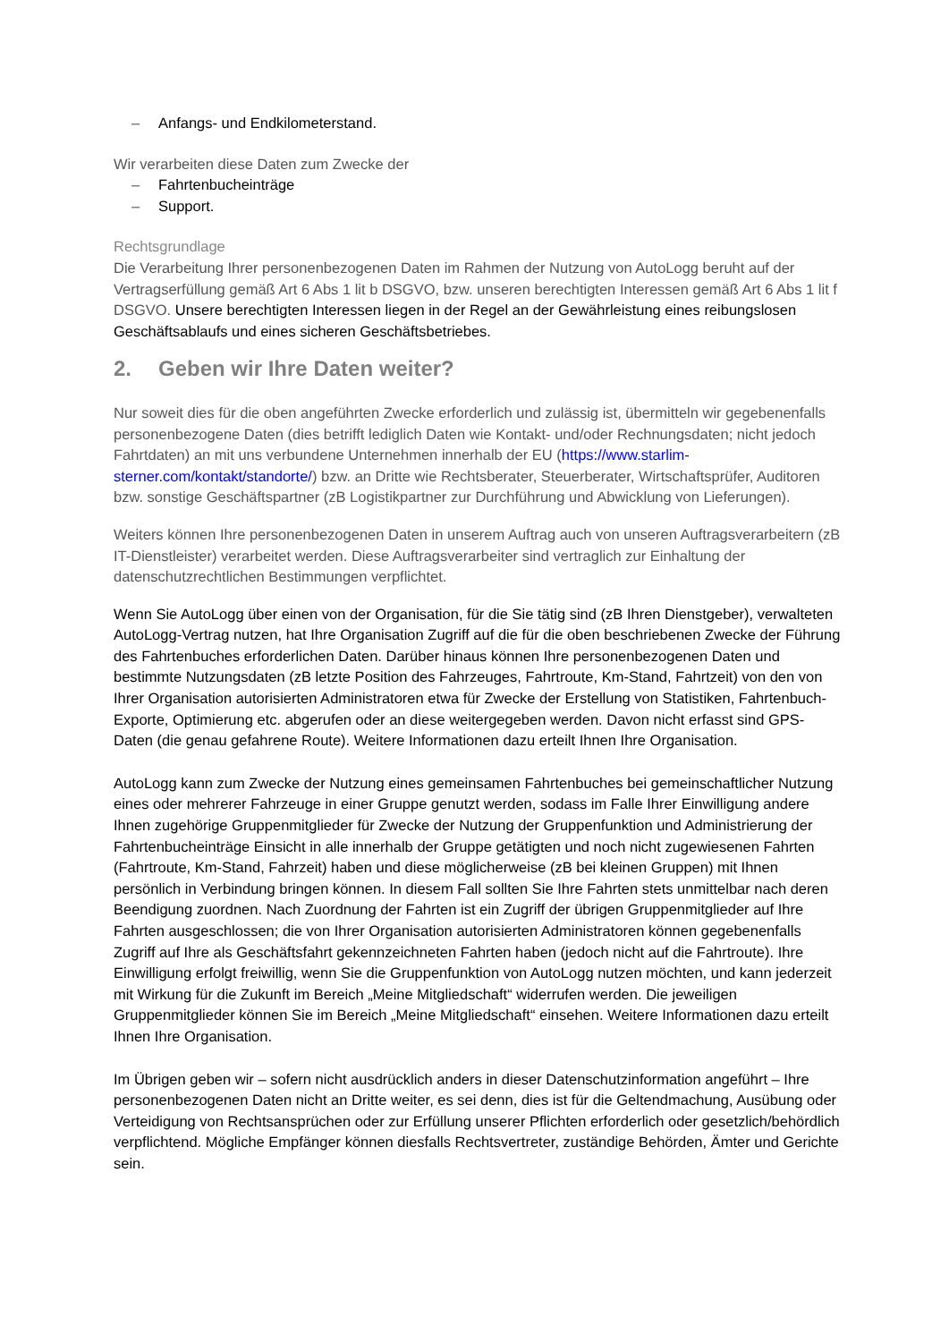– Anfangs- und Endkilometerstand.
Wir verarbeiten diese Daten zum Zwecke der
– Fahrtenbucheinträge
– Support.
Rechtsgrundlage
Die Verarbeitung Ihrer personenbezogenen Daten im Rahmen der Nutzung von AutoLogg beruht auf der Vertragserfüllung gemäß Art 6 Abs 1 lit b DSGVO, bzw. unseren berechtigten Interessen gemäß Art 6 Abs 1 lit f DSGVO. Unsere berechtigten Interessen liegen in der Regel an der Gewährleistung eines reibungslosen Geschäftsablaufs und eines sicheren Geschäftsbetriebes.
2. Geben wir Ihre Daten weiter?
Nur soweit dies für die oben angeführten Zwecke erforderlich und zulässig ist, übermitteln wir gegebenenfalls personenbezogene Daten (dies betrifft lediglich Daten wie Kontakt- und/oder Rechnungsdaten; nicht jedoch Fahrtdaten) an mit uns verbundene Unternehmen innerhalb der EU (https://www.starlim-sterner.com/kontakt/standorte/) bzw. an Dritte wie Rechtsberater, Steuerberater, Wirtschaftsprüfer, Auditoren bzw. sonstige Geschäftspartner (zB Logistikpartner zur Durchführung und Abwicklung von Lieferungen).
Weiters können Ihre personenbezogenen Daten in unserem Auftrag auch von unseren Auftragsverarbeitern (zB IT-Dienstleister) verarbeitet werden. Diese Auftragsverarbeiter sind vertraglich zur Einhaltung der datenschutzrechtlichen Bestimmungen verpflichtet.
Wenn Sie AutoLogg über einen von der Organisation, für die Sie tätig sind (zB Ihren Dienstgeber), verwalteten AutoLogg-Vertrag nutzen, hat Ihre Organisation Zugriff auf die für die oben beschriebenen Zwecke der Führung des Fahrtenbuches erforderlichen Daten. Darüber hinaus können Ihre personenbezogenen Daten und bestimmte Nutzungsdaten (zB letzte Position des Fahrzeuges, Fahrtroute, Km-Stand, Fahrtzeit) von den von Ihrer Organisation autorisierten Administratoren etwa für Zwecke der Erstellung von Statistiken, Fahrtenbuch-Exporte, Optimierung etc. abgerufen oder an diese weitergegeben werden. Davon nicht erfasst sind GPS-Daten (die genau gefahrene Route). Weitere Informationen dazu erteilt Ihnen Ihre Organisation.
AutoLogg kann zum Zwecke der Nutzung eines gemeinsamen Fahrtenbuches bei gemeinschaftlicher Nutzung eines oder mehrerer Fahrzeuge in einer Gruppe genutzt werden, sodass im Falle Ihrer Einwilligung andere Ihnen zugehörige Gruppenmitglieder für Zwecke der Nutzung der Gruppenfunktion und Administrierung der Fahrtenbucheinträge Einsicht in alle innerhalb der Gruppe getätigten und noch nicht zugewiesenen Fahrten (Fahrtroute, Km-Stand, Fahrzeit) haben und diese möglicherweise (zB bei kleinen Gruppen) mit Ihnen persönlich in Verbindung bringen können. In diesem Fall sollten Sie Ihre Fahrten stets unmittelbar nach deren Beendigung zuordnen. Nach Zuordnung der Fahrten ist ein Zugriff der übrigen Gruppenmitglieder auf Ihre Fahrten ausgeschlossen; die von Ihrer Organisation autorisierten Administratoren können gegebenenfalls Zugriff auf Ihre als Geschäftsfahrt gekennzeichneten Fahrten haben (jedoch nicht auf die Fahrtroute). Ihre Einwilligung erfolgt freiwillig, wenn Sie die Gruppenfunktion von AutoLogg nutzen möchten, und kann jederzeit mit Wirkung für die Zukunft im Bereich „Meine Mitgliedschaft“ widerrufen werden. Die jeweiligen Gruppenmitglieder können Sie im Bereich „Meine Mitgliedschaft“ einsehen. Weitere Informationen dazu erteilt Ihnen Ihre Organisation.
Im Übrigen geben wir – sofern nicht ausdrücklich anders in dieser Datenschutzinformation angeführt – Ihre personenbezogenen Daten nicht an Dritte weiter, es sei denn, dies ist für die Geltendmachung, Ausübung oder Verteidigung von Rechtsansprüchen oder zur Erfüllung unserer Pflichten erforderlich oder gesetzlich/behördlich verpflichtend. Mögliche Empfänger können diesfalls Rechtsvertreter, zuständige Behörden, Ämter und Gerichte sein.